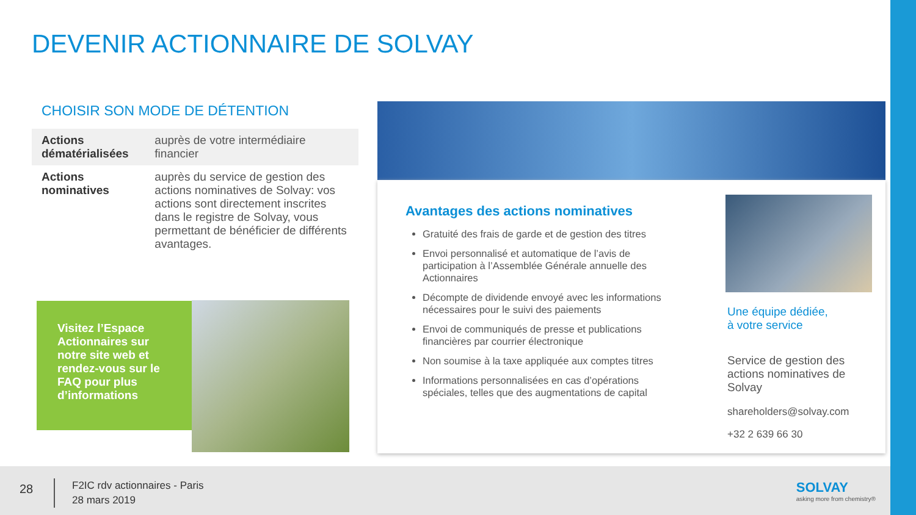DEVENIR ACTIONNAIRE DE SOLVAY
CHOISIR SON MODE DE DÉTENTION
| Actions dématérialisées | auprès de votre intermédiaire financier |
| Actions nominatives | auprès du service de gestion des actions nominatives de Solvay: vos actions sont directement inscrites dans le registre de Solvay, vous permettant de bénéficier de différents avantages. |
Visitez l’Espace Actionnaires sur notre site web et rendez-vous sur le FAQ pour plus d’informations
Avantages des actions nominatives
Gratuité des frais de garde et de gestion des titres
Envoi personnalisé et automatique de l’avis de participation à l’Assemblée Générale annuelle des Actionnaires
Décompte de dividende envoyé avec les informations nécessaires pour le suivi des paiements
Envoi de communiqués de presse et publications financières par courrier électronique
Non soumise à la taxe appliquée aux comptes titres
Informations personnalisées en cas d’opérations spéciales, telles que des augmentations de capital
Une équipe dédiée,
à votre service
Service de gestion des actions nominatives de Solvay
shareholders@solvay.com
+32 2 639 66 30
28
F2IC rdv actionnaires - Paris
28 mars 2019
SOLVAY
asking more from chemistry®